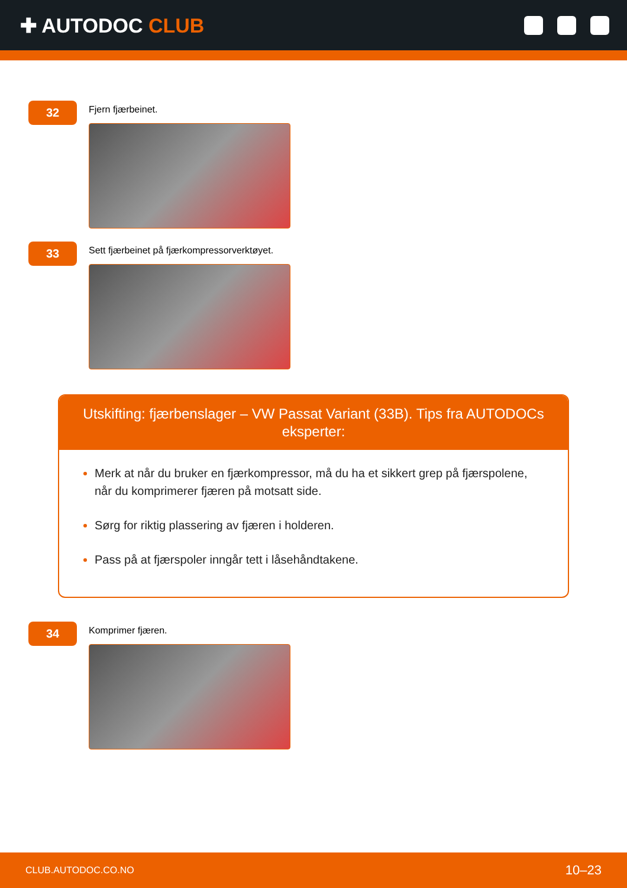✚ AUTODOC CLUB
32
Fjern fjærbeinet.
33
Sett fjærbeinet på fjærkompressorverktøyet.
Utskifting: fjærbenslager – VW Passat Variant (33B). Tips fra AUTODOCs eksperter:
Merk at når du bruker en fjærkompressor, må du ha et sikkert grep på fjærspolene, når du komprimerer fjæren på motsatt side.
Sørg for riktig plassering av fjæren i holderen.
Pass på at fjærspoler inngår tett i låsehåndtakene.
34
Komprimer fjæren.
CLUB.AUTODOC.CO.NO 10–23